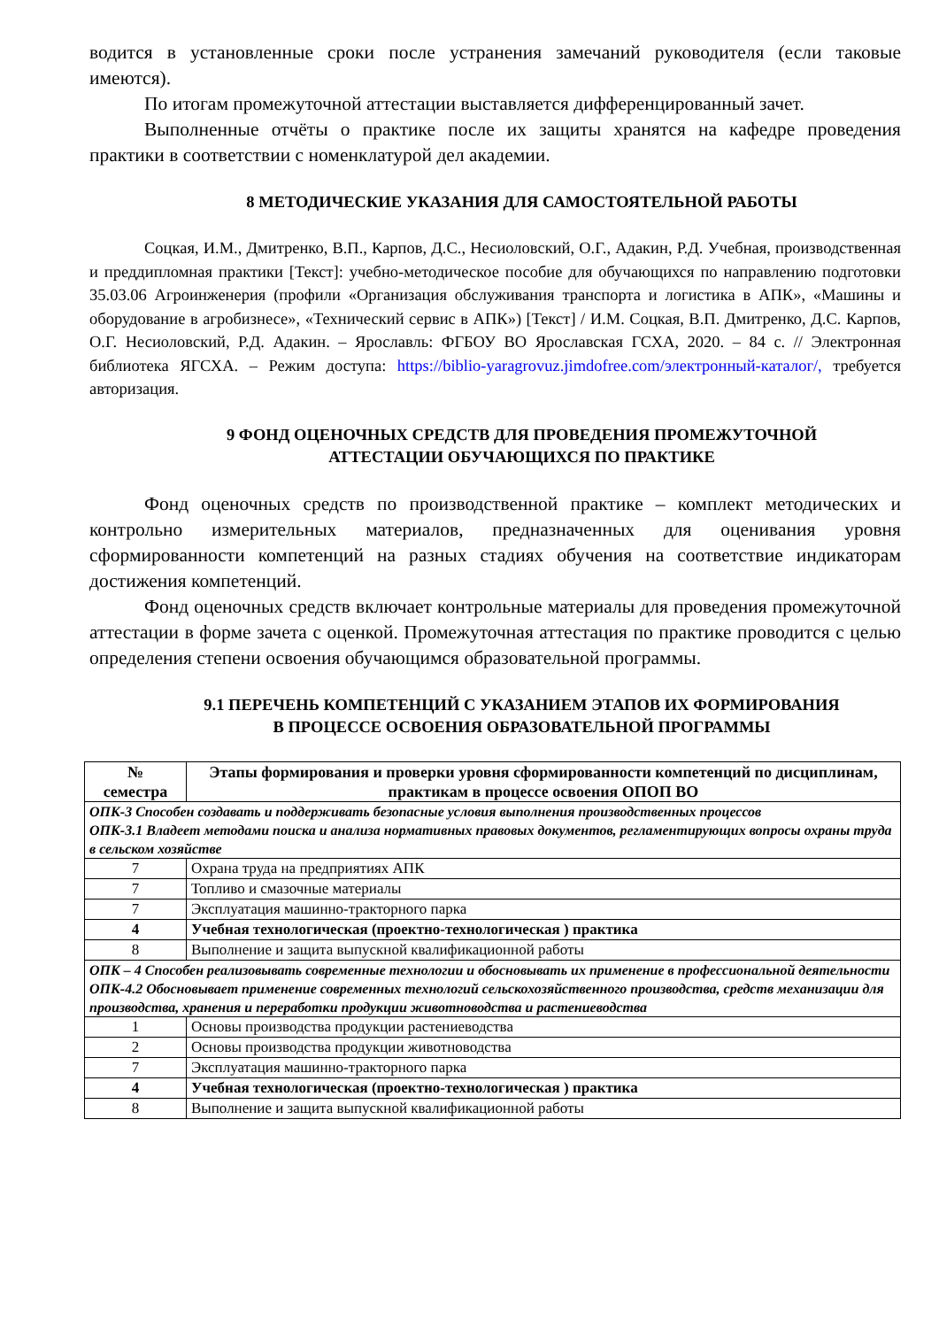водится в установленные сроки после устранения замечаний руководителя (если таковые имеются).
По итогам промежуточной аттестации выставляется дифференцированный зачет.
Выполненные отчёты о практике после их защиты хранятся на кафедре проведения практики в соответствии с номенклатурой дел академии.
8 МЕТОДИЧЕСКИЕ УКАЗАНИЯ ДЛЯ САМОСТОЯТЕЛЬНОЙ РАБОТЫ
Соцкая, И.М., Дмитренко, В.П., Карпов, Д.С., Несиоловский, О.Г., Адакин, Р.Д. Учебная, производственная и преддипломная практики [Текст]: учебно-методическое пособие для обучающихся по направлению подготовки 35.03.06 Агроинженерия (профили «Организация обслуживания транспорта и логистика в АПК», «Машины и оборудование в агробизнесе», «Технический сервис в АПК») [Текст] / И.М. Соцкая, В.П. Дмитренко, Д.С. Карпов, О.Г. Несиоловский, Р.Д. Адакин. – Ярославль: ФГБОУ ВО Ярославская ГСХА, 2020. – 84 с. // Электронная библиотека ЯГСХА. – Режим доступа: https://biblio-yaragrovuz.jimdofree.com/электронный-каталог/, требуется авторизация.
9 ФОНД ОЦЕНОЧНЫХ СРЕДСТВ ДЛЯ ПРОВЕДЕНИЯ ПРОМЕЖУТОЧНОЙ
АТТЕСТАЦИИ ОБУЧАЮЩИХСЯ ПО ПРАКТИКЕ
Фонд оценочных средств по производственной практике – комплект методических и контрольно измерительных материалов, предназначенных для оценивания уровня сформированности компетенций на разных стадиях обучения на соответствие индикаторам достижения компетенций.
Фонд оценочных средств включает контрольные материалы для проведения промежуточной аттестации в форме зачета с оценкой. Промежуточная аттестация по практике проводится с целью определения степени освоения обучающимся образовательной программы.
9.1 ПЕРЕЧЕНЬ КОМПЕТЕНЦИЙ С УКАЗАНИЕМ ЭТАПОВ ИХ ФОРМИРОВАНИЯ
В ПРОЦЕССЕ ОСВОЕНИЯ ОБРАЗОВАТЕЛЬНОЙ ПРОГРАММЫ
| № семестра | Этапы формирования и проверки уровня сформированности компетенций по дисциплинам, практикам в процессе освоения ОПОП ВО |
| --- | --- |
| ОПК-3 Способен создавать и поддерживать безопасные условия выполнения производственных процессов ОПК-3.1 Владеет методами поиска и анализа нормативных правовых документов, регламентирующих вопросы охраны труда в сельском хозяйстве | |
| 7 | Охрана труда на предприятиях АПК |
| 7 | Топливо и смазочные материалы |
| 7 | Эксплуатация машинно-тракторного парка |
| 4 | Учебная технологическая (проектно-технологическая ) практика |
| 8 | Выполнение и защита выпускной квалификационной работы |
| ОПК – 4 Способен реализовывать современные технологии и обосновывать их применение в профессиональной деятельности ОПК-4.2 Обосновывает применение современных технологий сельскохозяйственного производства, средств механизации для производства, хранения и переработки продукции животноводства и растениеводства | |
| 1 | Основы производства продукции растениеводства |
| 2 | Основы производства продукции животноводства |
| 7 | Эксплуатация машинно-тракторного парка |
| 4 | Учебная технологическая (проектно-технологическая ) практика |
| 8 | Выполнение и защита выпускной квалификационной работы |